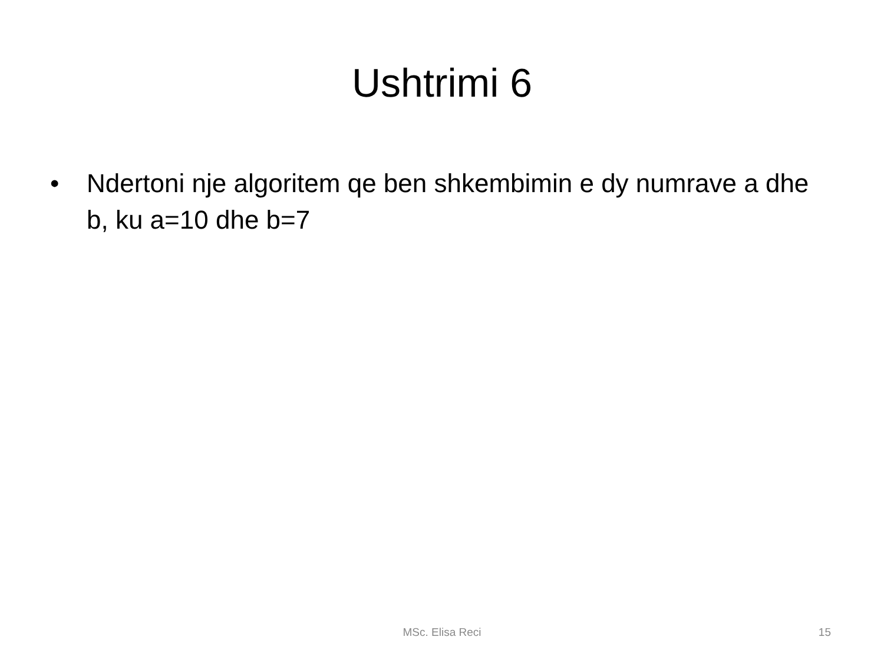Ushtrimi 6
• Ndertoni nje algoritem qe ben shkembimin e dy numrave a dhe b, ku a=10 dhe b=7
MSc. Elisa Reci
15